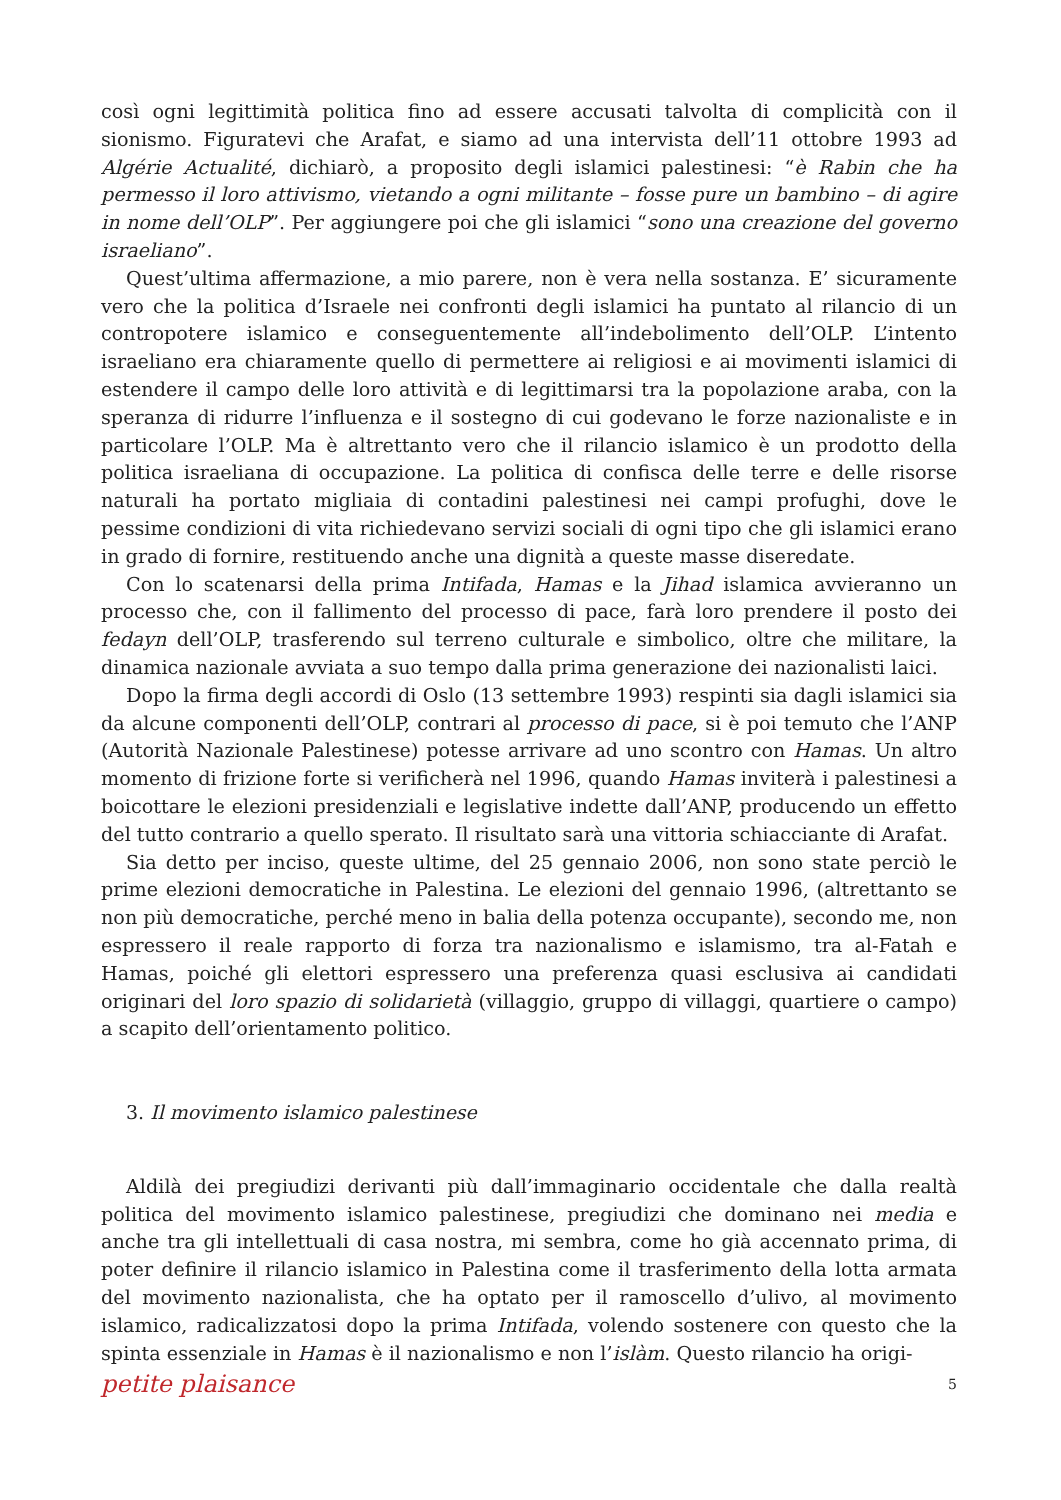così ogni legittimità politica fino ad essere accusati talvolta di complicità con il sionismo. Figuratevi che Arafat, e siamo ad una intervista dell’11 ottobre 1993 ad Algérie Actualité, dichiarò, a proposito degli islamici palestinesi: “è Rabin che ha permesso il loro attivismo, vietando a ogni militante – fosse pure un bambino – di agire in nome dell’OLP”. Per aggiungere poi che gli islamici “sono una creazione del governo israeliano”.
Quest’ultima affermazione, a mio parere, non è vera nella sostanza. E’ sicuramente vero che la politica d’Israele nei confronti degli islamici ha puntato al rilancio di un contropotere islamico e conseguentemente all’indebolimento dell’OLP. L’intento israeliano era chiaramente quello di permettere ai religiosi e ai movimenti islamici di estendere il campo delle loro attività e di legittimarsi tra la popolazione araba, con la speranza di ridurre l’influenza e il sostegno di cui godevano le forze nazionaliste e in particolare l’OLP. Ma è altrettanto vero che il rilancio islamico è un prodotto della politica israeliana di occupazione. La politica di confisca delle terre e delle risorse naturali ha portato migliaia di contadini palestinesi nei campi profughi, dove le pessime condizioni di vita richiedevano servizi sociali di ogni tipo che gli islamici erano in grado di fornire, restituendo anche una dignità a queste masse diseredate.
Con lo scatenarsi della prima Intifada, Hamas e la Jihad islamica avvieranno un processo che, con il fallimento del processo di pace, farà loro prendere il posto dei fedayn dell’OLP, trasferendo sul terreno culturale e simbolico, oltre che militare, la dinamica nazionale avviata a suo tempo dalla prima generazione dei nazionalisti laici.
Dopo la firma degli accordi di Oslo (13 settembre 1993) respinti sia dagli islamici sia da alcune componenti dell’OLP, contrari al processo di pace, si è poi temuto che l’ANP (Autorità Nazionale Palestinese) potesse arrivare ad uno scontro con Hamas. Un altro momento di frizione forte si verificherà nel 1996, quando Hamas inviterà i palestinesi a boicottare le elezioni presidenziali e legislative indette dall’ANP, producendo un effetto del tutto contrario a quello sperato. Il risultato sarà una vittoria schiacciante di Arafat.
Sia detto per inciso, queste ultime, del 25 gennaio 2006, non sono state perciò le prime elezioni democratiche in Palestina. Le elezioni del gennaio 1996, (altrettanto se non più democratiche, perché meno in balia della potenza occupante), secondo me, non espressero il reale rapporto di forza tra nazionalismo e islamismo, tra al-Fatah e Hamas, poiché gli elettori espressero una preferenza quasi esclusiva ai candidati originari del loro spazio di solidarietà (villaggio, gruppo di villaggi, quartiere o campo) a scapito dell’orientamento politico.
3. Il movimento islamico palestinese
Aldilà dei pregiudizi derivanti più dall’immaginario occidentale che dalla realtà politica del movimento islamico palestinese, pregiudizi che dominano nei media e anche tra gli intellettuali di casa nostra, mi sembra, come ho già accennato prima, di poter definire il rilancio islamico in Palestina come il trasferimento della lotta armata del movimento nazionalista, che ha optato per il ramoscello d’ulivo, al movimento islamico, radicalizzatosi dopo la prima Intifada, volendo sostenere con questo che la spinta essenziale in Hamas è il nazionalismo e non l’islàm. Questo rilancio ha origi-
petite plaisance 5